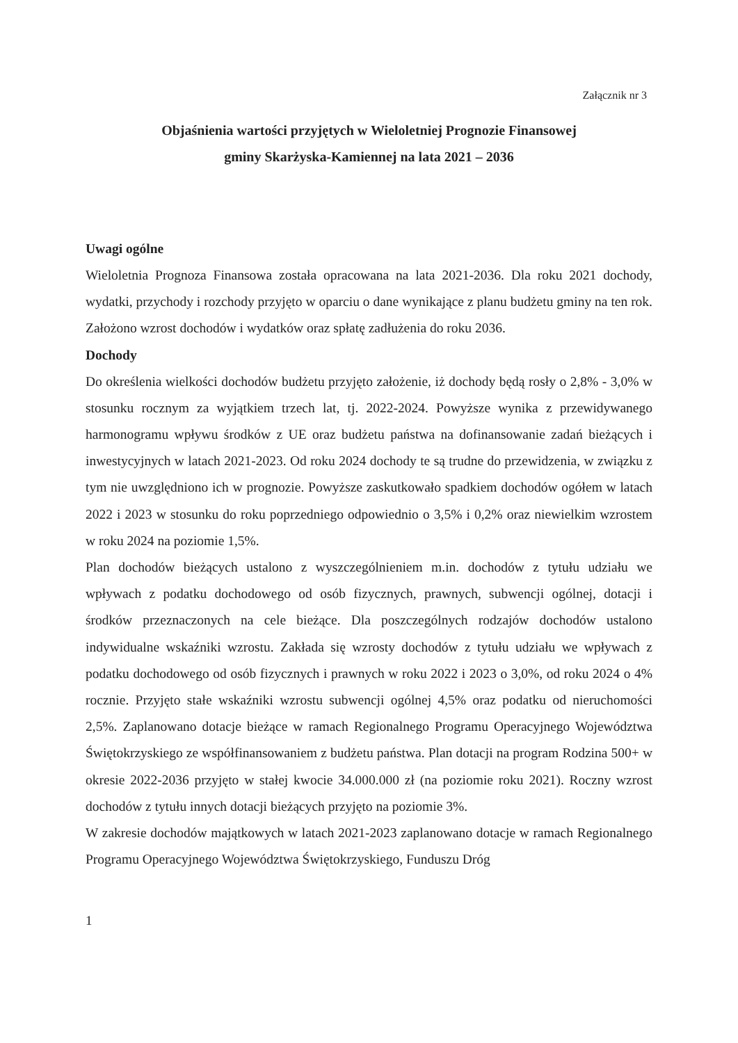Załącznik nr 3
Objaśnienia wartości przyjętych w Wieloletniej Prognozie Finansowej
gminy Skarżyska-Kamiennej na lata 2021 – 2036
Uwagi ogólne
Wieloletnia Prognoza Finansowa została opracowana na lata 2021-2036. Dla roku 2021 dochody, wydatki, przychody i rozchody przyjęto w oparciu o dane wynikające z planu budżetu gminy na ten rok. Założono wzrost dochodów i wydatków oraz spłatę zadłużenia do roku 2036.
Dochody
Do określenia wielkości dochodów budżetu przyjęto założenie, iż dochody będą rosły o 2,8% - 3,0% w stosunku rocznym za wyjątkiem trzech lat, tj. 2022-2024. Powyższe wynika z przewidywanego harmonogramu wpływu środków z UE oraz budżetu państwa na dofinansowanie zadań bieżących i inwestycyjnych w latach 2021-2023. Od roku 2024 dochody te są trudne do przewidzenia, w związku z tym nie uwzględniono ich w prognozie. Powyższe zaskutkowało spadkiem dochodów ogółem w latach 2022 i 2023 w stosunku do roku poprzedniego odpowiednio o 3,5% i 0,2% oraz niewielkim wzrostem w roku 2024 na poziomie 1,5%.
Plan dochodów bieżących ustalono z wyszczególnieniem m.in. dochodów z tytułu udziału we wpływach z podatku dochodowego od osób fizycznych, prawnych, subwencji ogólnej, dotacji i środków przeznaczonych na cele bieżące. Dla poszczególnych rodzajów dochodów ustalono indywidualne wskaźniki wzrostu. Zakłada się wzrosty dochodów z tytułu udziału we wpływach z podatku dochodowego od osób fizycznych i prawnych w roku 2022 i 2023 o 3,0%, od roku 2024 o 4% rocznie. Przyjęto stałe wskaźniki wzrostu subwencji ogólnej 4,5% oraz podatku od nieruchomości 2,5%. Zaplanowano dotacje bieżące w ramach Regionalnego Programu Operacyjnego Województwa Świętokrzyskiego ze współfinansowaniem z budżetu państwa. Plan dotacji na program Rodzina 500+ w okresie 2022-2036 przyjęto w stałej kwocie 34.000.000 zł (na poziomie roku 2021). Roczny wzrost dochodów z tytułu innych dotacji bieżących przyjęto na poziomie 3%.
W zakresie dochodów majątkowych w latach 2021-2023 zaplanowano dotacje w ramach Regionalnego Programu Operacyjnego Województwa Świętokrzyskiego, Funduszu Dróg
1